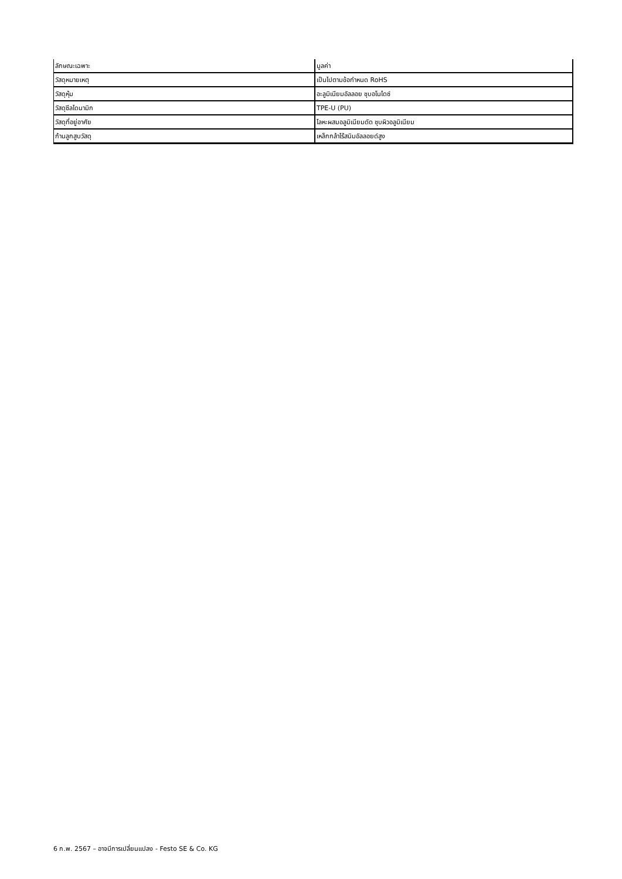| ลักษณะเฉพาะ | มูลค่า |
| --- | --- |
| วัสดุหมายเหตุ | เป็นไปตามข้อกำหนด RoHS |
| วัสดุหุ้ม | อะลูมิเนียมอัลลอย ชุบอโนไดซ์ |
| วัสดุซีลไดนามิก | TPE-U (PU) |
| วัสดุที่อยู่อาศัย | โลหะผสมอลูมิเนียมดัด ชุบผิวอลูมิเนียม |
| ก้านลูกสูบวัสดุ | เหล็กกล้าไร้สนิมอัลลอยด์สูง |
6 ก.พ. 2567 – อาจมีการเปลี่ยนแปลง - Festo SE & Co. KG